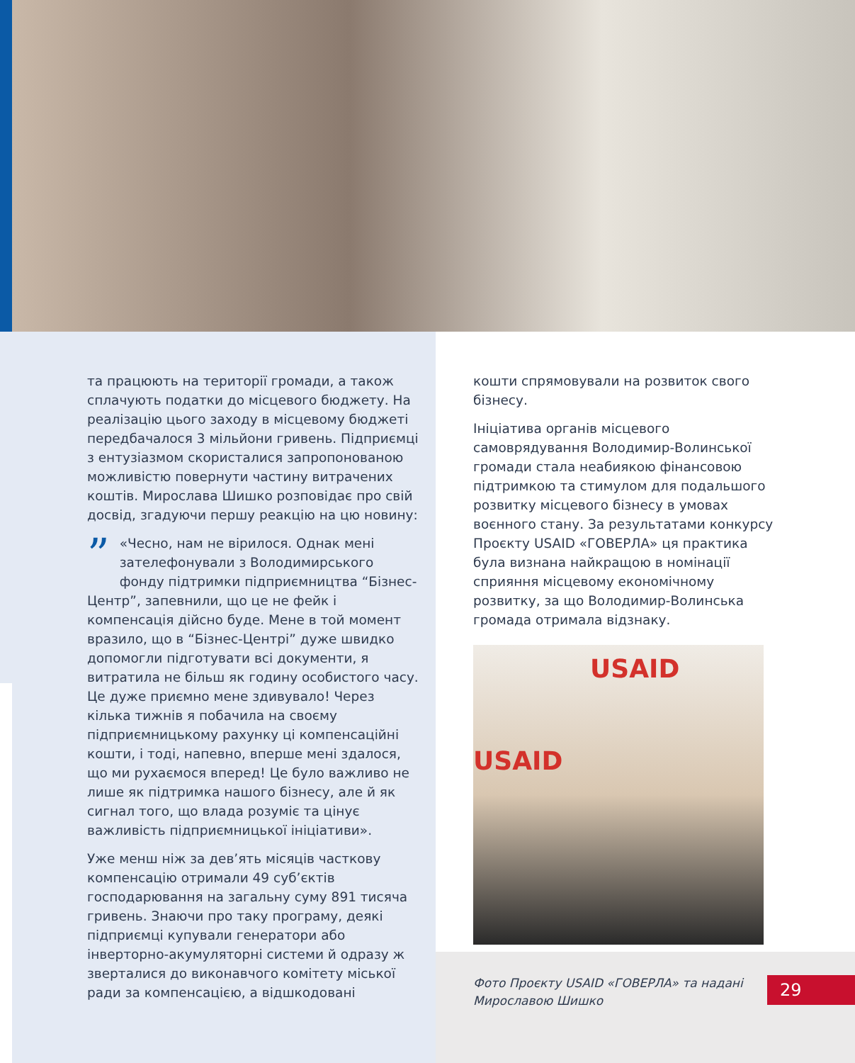та працюють на території громади, а також сплачують податки до місцевого бюджету. На реалізацію цього заходу в місцевому бюджеті передбачалося 3 мільйони гривень. Підприємці з ентузіазмом скористалися запропонованою можливістю повернути частину витрачених коштів. Мирослава Шишко розповідає про свій досвід, згадуючи першу реакцію на цю новину:
” «Чесно, нам не вірилося. Однак мені зателефонували з Володимирського фонду підтримки підприємництва “Бізнес-Центр”, запевнили, що це не фейк і компенсація дійсно буде. Мене в той момент вразило, що в “Бізнес-Центрі” дуже швидко допомогли підготувати всі документи, я витратила не більш як годину особистого часу. Це дуже приємно мене здивувало! Через кілька тижнів я побачила на своєму підприємницькому рахунку ці компенсаційні кошти, і тоді, напевно, вперше мені здалося, що ми рухаємося вперед! Це було важливо не лише як підтримка нашого бізнесу, але й як сигнал того, що влада розуміє та цінує важливість підприємницької ініціативи».
Уже менш ніж за дев’ять місяців часткову компенсацію отримали 49 суб’єктів господарювання на загальну суму 891 тисяча гривень. Знаючи про таку програму, деякі підприємці купували генератори або інверторно-акумуляторні системи й одразу ж зверталися до виконавчого комітету міської ради за компенсацією, а відшкодовані
кошти спрямовували на розвиток свого бізнесу.
Ініціатива органів місцевого самоврядування Володимир-Волинської громади стала неабиякою фінансовою підтримкою та стимулом для подальшого розвитку місцевого бізнесу в умовах воєнного стану. За результатами конкурсу Проєкту USAID «ГОВЕРЛА» ця практика була визнана найкращою в номінації сприяння місцевому економічному розвитку, за що Володимир-Волинська громада отримала відзнаку.
USAID
USAID
Фото Проєкту USAID «ГОВЕРЛА» та надані Мирославою Шишко
29